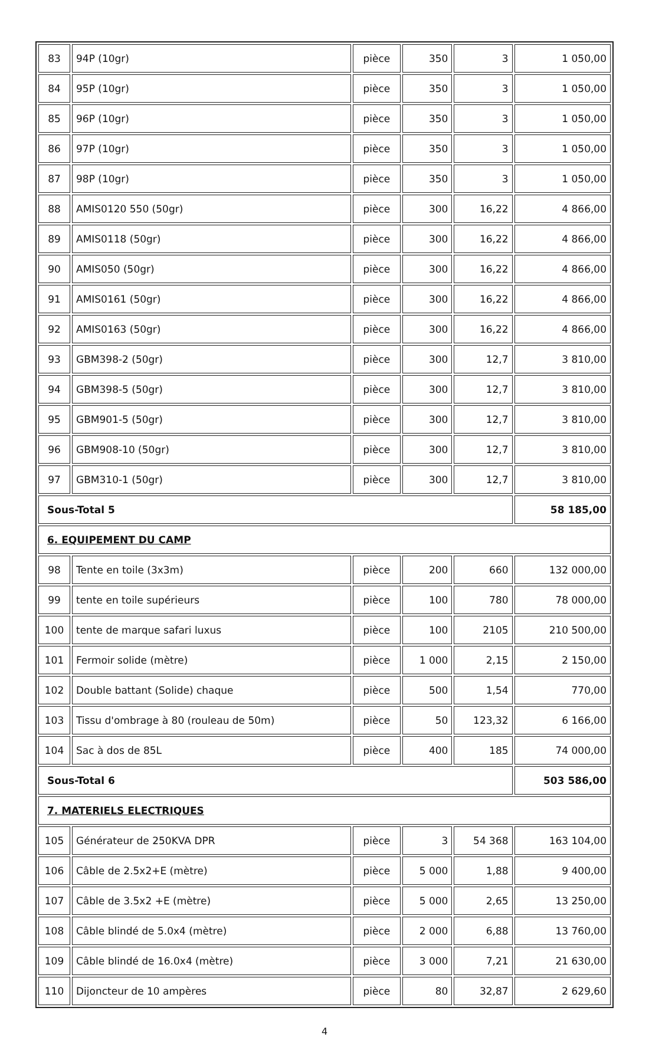| 83 | 94P (10gr) | pièce | 350 | 3 | 1 050,00 |
| 84 | 95P (10gr) | pièce | 350 | 3 | 1 050,00 |
| 85 | 96P (10gr) | pièce | 350 | 3 | 1 050,00 |
| 86 | 97P (10gr) | pièce | 350 | 3 | 1 050,00 |
| 87 | 98P (10gr) | pièce | 350 | 3 | 1 050,00 |
| 88 | AMIS0120 550 (50gr) | pièce | 300 | 16,22 | 4 866,00 |
| 89 | AMIS0118 (50gr) | pièce | 300 | 16,22 | 4 866,00 |
| 90 | AMIS050 (50gr) | pièce | 300 | 16,22 | 4 866,00 |
| 91 | AMIS0161 (50gr) | pièce | 300 | 16,22 | 4 866,00 |
| 92 | AMIS0163 (50gr) | pièce | 300 | 16,22 | 4 866,00 |
| 93 | GBM398-2 (50gr) | pièce | 300 | 12,7 | 3 810,00 |
| 94 | GBM398-5 (50gr) | pièce | 300 | 12,7 | 3 810,00 |
| 95 | GBM901-5 (50gr) | pièce | 300 | 12,7 | 3 810,00 |
| 96 | GBM908-10 (50gr) | pièce | 300 | 12,7 | 3 810,00 |
| 97 | GBM310-1 (50gr) | pièce | 300 | 12,7 | 3 810,00 |
| Sous-Total 5 | | | | | 58 185,00 |
| 6. EQUIPEMENT DU CAMP | | | | | |
| 98 | Tente en toile (3x3m) | pièce | 200 | 660 | 132 000,00 |
| 99 | tente en toile supérieurs | pièce | 100 | 780 | 78 000,00 |
| 100 | tente de marque safari luxus | pièce | 100 | 2105 | 210 500,00 |
| 101 | Fermoir solide (mètre) | pièce | 1 000 | 2,15 | 2 150,00 |
| 102 | Double battant (Solide) chaque | pièce | 500 | 1,54 | 770,00 |
| 103 | Tissu d'ombrage à 80 (rouleau de 50m) | pièce | 50 | 123,32 | 6 166,00 |
| 104 | Sac à dos de 85L | pièce | 400 | 185 | 74 000,00 |
| Sous-Total 6 | | | | | 503 586,00 |
| 7. MATERIELS ELECTRIQUES | | | | | |
| 105 | Générateur de 250KVA DPR | pièce | 3 | 54 368 | 163 104,00 |
| 106 | Câble de 2.5x2+E (mètre) | pièce | 5 000 | 1,88 | 9 400,00 |
| 107 | Câble de 3.5x2 +E (mètre) | pièce | 5 000 | 2,65 | 13 250,00 |
| 108 | Câble blindé de 5.0x4 (mètre) | pièce | 2 000 | 6,88 | 13 760,00 |
| 109 | Câble blindé de 16.0x4 (mètre) | pièce | 3 000 | 7,21 | 21 630,00 |
| 110 | Dijoncteur de 10 ampères | pièce | 80 | 32,87 | 2 629,60 |
4